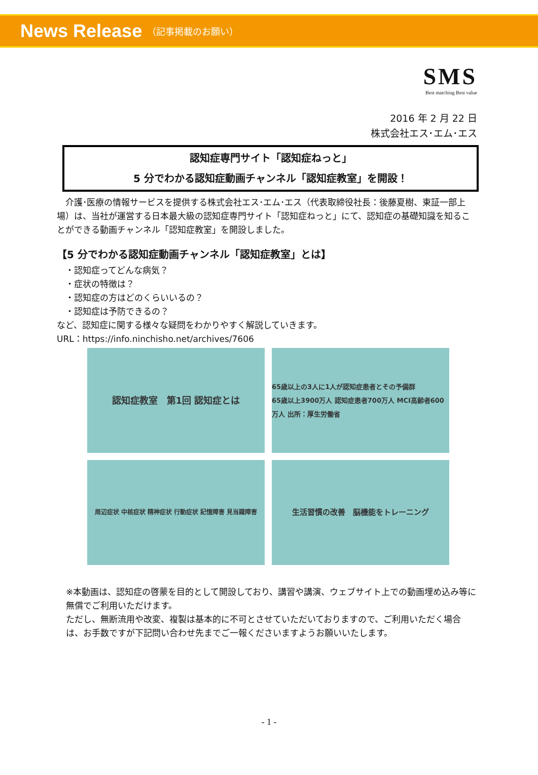News Release （記事掲載のお願い）
SMS
Best matching Best value
2016 年 2 月 22 日
株式会社エス･エム･エス
認知症専門サイト「認知症ねっと」
5 分でわかる認知症動画チャンネル「認知症教室」を開設！
　介護･医療の情報サービスを提供する株式会社エス･エム･エス（代表取締役社長：後藤夏樹、東証一部上場）は、当社が運営する日本最大級の認知症専門サイト「認知症ねっと」にて、認知症の基礎知識を知ることができる動画チャンネル「認知症教室」を開設しました。
【5 分でわかる認知症動画チャンネル「認知症教室」とは】
　・認知症ってどんな病気？
　・症状の特徴は？
　・認知症の方はどのくらいいるの？
　・認知症は予防できるの？
など、認知症に関する様々な疑問をわかりやすく解説していきます。
URL：https://info.ninchisho.net/archives/7606
認知症教室　第1回 認知症とは
65歳以上の3人に1人が認知症患者とその予備群
65歳以上3900万人 認知症患者700万人 MCI高齢者600万人 出所：厚生労働省
周辺症状 中核症状 精神症状 行動症状 記憶障害 見当識障害
生活習慣の改善　脳機能をトレーニング
※本動画は、認知症の啓蒙を目的として開設しており、講習や講演、ウェブサイト上での動画埋め込み等に無償でご利用いただけます。
ただし、無断流用や改変、複製は基本的に不可とさせていただいておりますので、ご利用いただく場合は、お手数ですが下記問い合わせ先までご一報くださいますようお願いいたします。
- 1 -